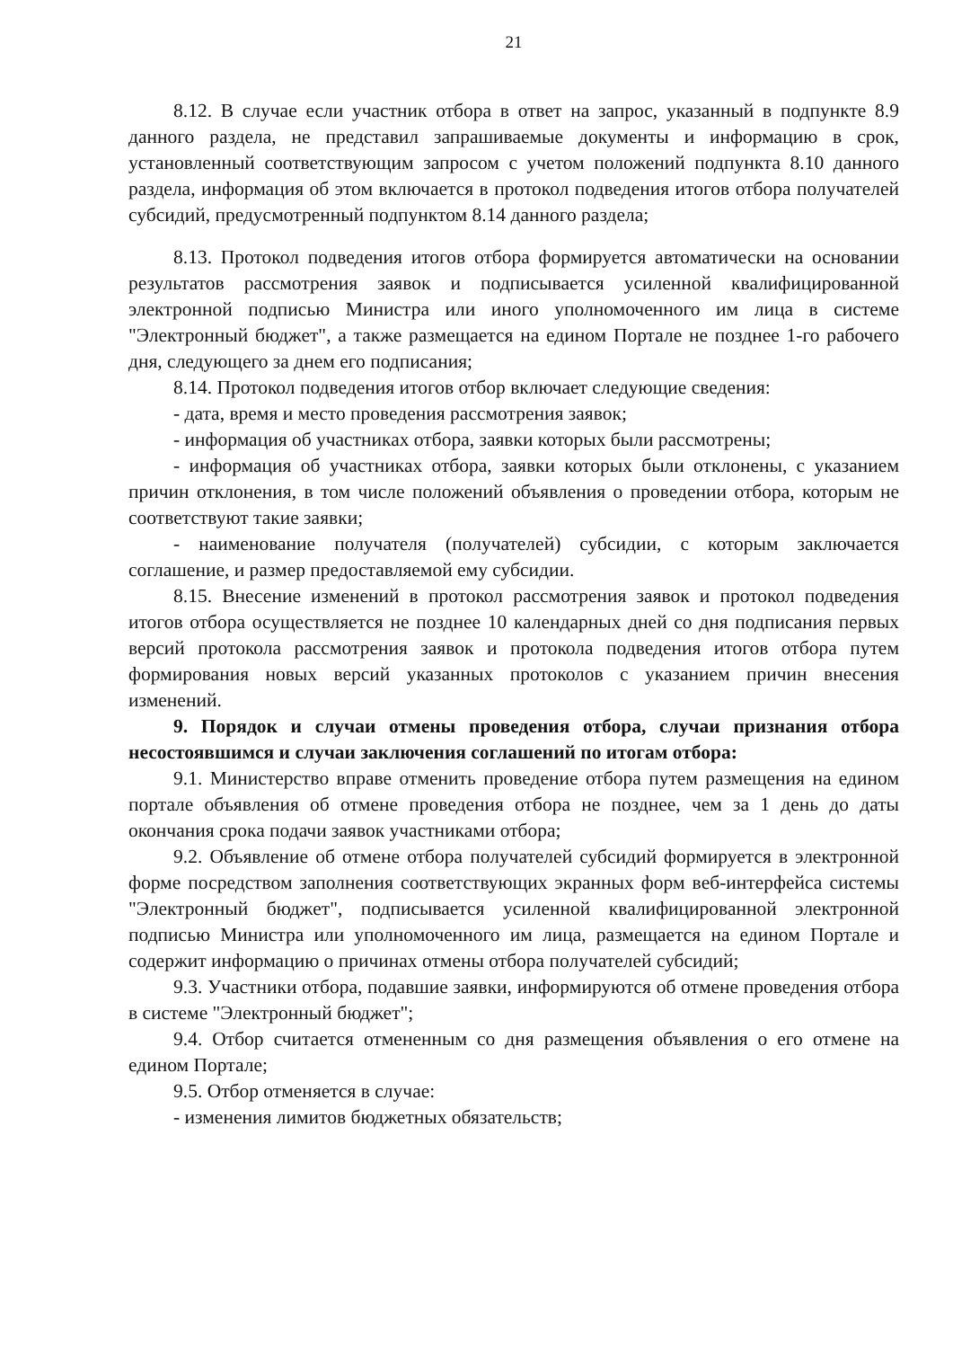21
8.12. В случае если участник отбора в ответ на запрос, указанный в подпункте 8.9 данного раздела, не представил запрашиваемые документы и информацию в срок, установленный соответствующим запросом с учетом положений подпункта 8.10 данного раздела, информация об этом включается в протокол подведения итогов отбора получателей субсидий, предусмотренный подпунктом 8.14 данного раздела;
8.13. Протокол подведения итогов отбора формируется автоматически на основании результатов рассмотрения заявок и подписывается усиленной квалифицированной электронной подписью Министра или иного уполномоченного им лица в системе "Электронный бюджет", а также размещается на едином Портале не позднее 1-го рабочего дня, следующего за днем его подписания;
8.14. Протокол подведения итогов отбор включает следующие сведения:
- дата, время и место проведения рассмотрения заявок;
- информация об участниках отбора, заявки которых были рассмотрены;
- информация об участниках отбора, заявки которых были отклонены, с указанием причин отклонения, в том числе положений объявления о проведении отбора, которым не соответствуют такие заявки;
- наименование получателя (получателей) субсидии, с которым заключается соглашение, и размер предоставляемой ему субсидии.
8.15. Внесение изменений в протокол рассмотрения заявок и протокол подведения итогов отбора осуществляется не позднее 10 календарных дней со дня подписания первых версий протокола рассмотрения заявок и протокола подведения итогов отбора путем формирования новых версий указанных протоколов с указанием причин внесения изменений.
9. Порядок и случаи отмены проведения отбора, случаи признания отбора несостоявшимся и случаи заключения соглашений по итогам отбора:
9.1. Министерство вправе отменить проведение отбора путем размещения на едином портале объявления об отмене проведения отбора не позднее, чем за 1 день до даты окончания срока подачи заявок участниками отбора;
9.2. Объявление об отмене отбора получателей субсидий формируется в электронной форме посредством заполнения соответствующих экранных форм веб-интерфейса системы "Электронный бюджет", подписывается усиленной квалифицированной электронной подписью Министра или уполномоченного им лица, размещается на едином Портале и содержит информацию о причинах отмены отбора получателей субсидий;
9.3. Участники отбора, подавшие заявки, информируются об отмене проведения отбора в системе "Электронный бюджет";
9.4. Отбор считается отмененным со дня размещения объявления о его отмене на едином Портале;
9.5. Отбор отменяется в случае:
- изменения лимитов бюджетных обязательств;